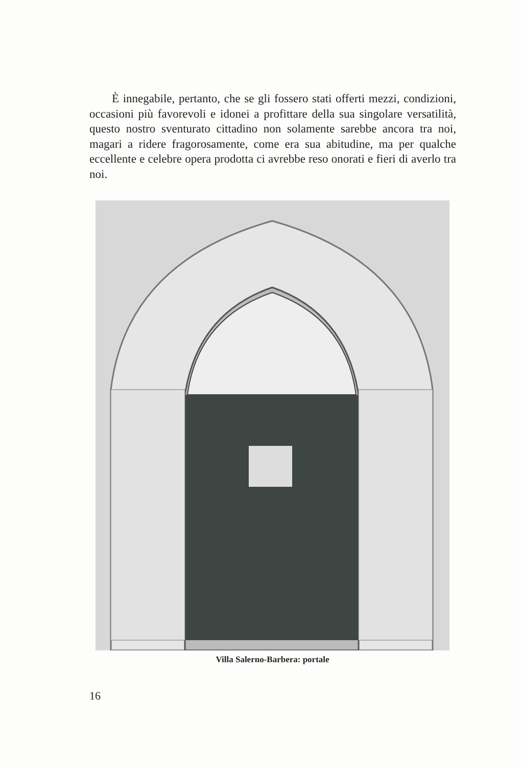È innegabile, pertanto, che se gli fossero stati offerti mezzi, condizioni, occasioni più favorevoli e idonei a profittare della sua singolare versatilità, questo nostro sventurato cittadino non solamente sarebbe ancora tra noi, magari a ridere fragorosamente, come era sua abitudine, ma per qualche eccellente e celebre opera prodotta ci avrebbe reso onorati e fieri di averlo tra noi.
Villa Salerno-Barbera: portale
16